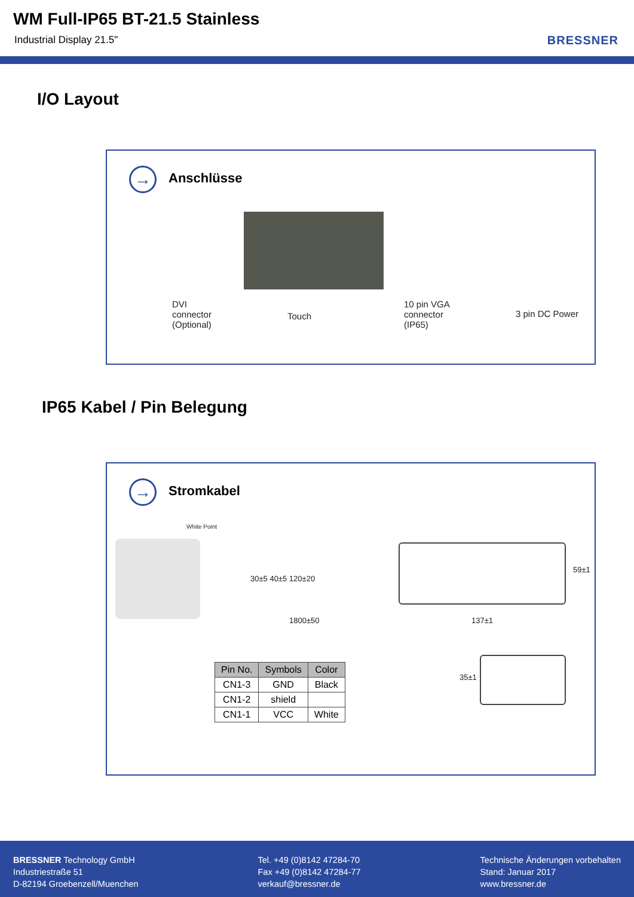WM Full-IP65 BT-21.5 Stainless
Industrial Display 21.5" BRESSNER
I/O Layout
→ Anschlüsse
DVI
connector
(Optional)
Touch
10 pin VGA
connector
(IP65)
3 pin DC Power
IP65 Kabel / Pin Belegung
→ Stromkabel
White Point
30±5 40±5 120±20
1800±50 137±1
59±1
| Pin No. | Symbols | Color |
| --- | --- | --- |
| CN1-3 | GND | Black |
| CN1-2 | shield | |
| CN1-1 | VCC | White |
35±1
BRESSNER Technology GmbH
Industriestraße 51
D-82194 Groebenzell/Muenchen
Tel. +49 (0)8142 47284-70
Fax +49 (0)8142 47284-77
verkauf@bressner.de
Technische Änderungen vorbehalten
Stand: Januar 2017
www.bressner.de